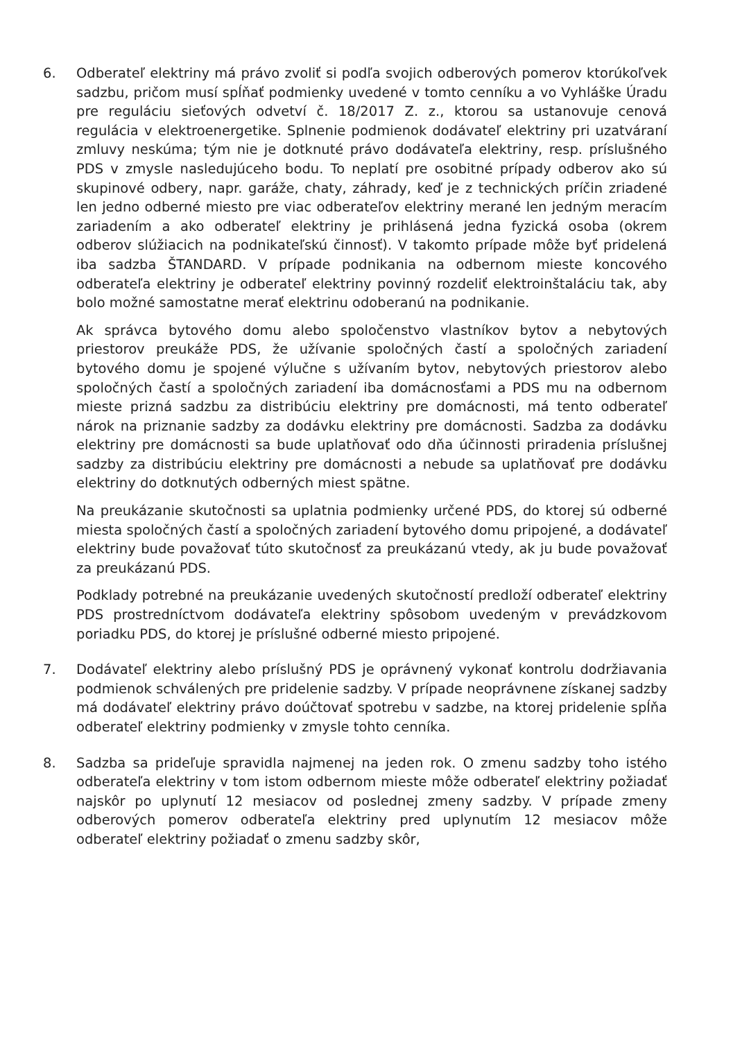6. Odberateľ elektriny má právo zvoliť si podľa svojich odberových pomerov ktorúkoľvek sadzbu, pričom musí spĺňať podmienky uvedené v tomto cenníku a vo Vyhláške Úradu pre reguláciu sieťových odvetví č. 18/2017 Z. z., ktorou sa ustanovuje cenová regulácia v elektroenergetike. Splnenie podmienok dodávateľ elektriny pri uzatváraní zmluvy neskúma; tým nie je dotknuté právo dodávateľa elektriny, resp. príslušného PDS v zmysle nasledujúceho bodu. To neplatí pre osobitné prípady odberov ako sú skupinové odbery, napr. garáže, chaty, záhrady, keď je z technických príčin zriadené len jedno odberné miesto pre viac odberateľov elektriny merané len jedným meracím zariadením a ako odberateľ elektriny je prihlásená jedna fyzická osoba (okrem odberov slúžiacich na podnikateľskú činnosť). V takomto prípade môže byť pridelená iba sadzba ŠTANDARD. V prípade podnikania na odbernom mieste koncového odberateľa elektriny je odberateľ elektriny povinný rozdeliť elektroinštaláciu tak, aby bolo možné samostatne merať elektrinu odoberanú na podnikanie.
Ak správca bytového domu alebo spoločenstvo vlastníkov bytov a nebytových priestorov preukáže PDS, že užívanie spoločných častí a spoločných zariadení bytového domu je spojené výlučne s užívaním bytov, nebytových priestorov alebo spoločných častí a spoločných zariadení iba domácnosťami a PDS mu na odbernom mieste prizná sadzbu za distribúciu elektriny pre domácnosti, má tento odberateľ nárok na priznanie sadzby za dodávku elektriny pre domácnosti. Sadzba za dodávku elektriny pre domácnosti sa bude uplatňovať odo dňa účinnosti priradenia príslušnej sadzby za distribúciu elektriny pre domácnosti a nebude sa uplatňovať pre dodávku elektriny do dotknutých odberných miest spätne.
Na preukázanie skutočnosti sa uplatnia podmienky určené PDS, do ktorej sú odberné miesta spoločných častí a spoločných zariadení bytového domu pripojené, a dodávateľ elektriny bude považovať túto skutočnosť za preukázanú vtedy, ak ju bude považovať za preukázanú PDS.
Podklady potrebné na preukázanie uvedených skutočností predloží odberateľ elektriny PDS prostredníctvom dodávateľa elektriny spôsobom uvedeným v prevádzkovom poriadku PDS, do ktorej je príslušné odberné miesto pripojené.
7. Dodávateľ elektriny alebo príslušný PDS je oprávnený vykonať kontrolu dodržiavania podmienok schválených pre pridelenie sadzby. V prípade neoprávnene získanej sadzby má dodávateľ elektriny právo doúčtovať spotrebu v sadzbe, na ktorej pridelenie spĺňa odberateľ elektriny podmienky v zmysle tohto cenníka.
8. Sadzba sa prideľuje spravidla najmenej na jeden rok. O zmenu sadzby toho istého odberateľa elektriny v tom istom odbernom mieste môže odberateľ elektriny požiadať najskôr po uplynutí 12 mesiacov od poslednej zmeny sadzby. V prípade zmeny odberových pomerov odberateľa elektriny pred uplynutím 12 mesiacov môže odberateľ elektriny požiadať o zmenu sadzby skôr,